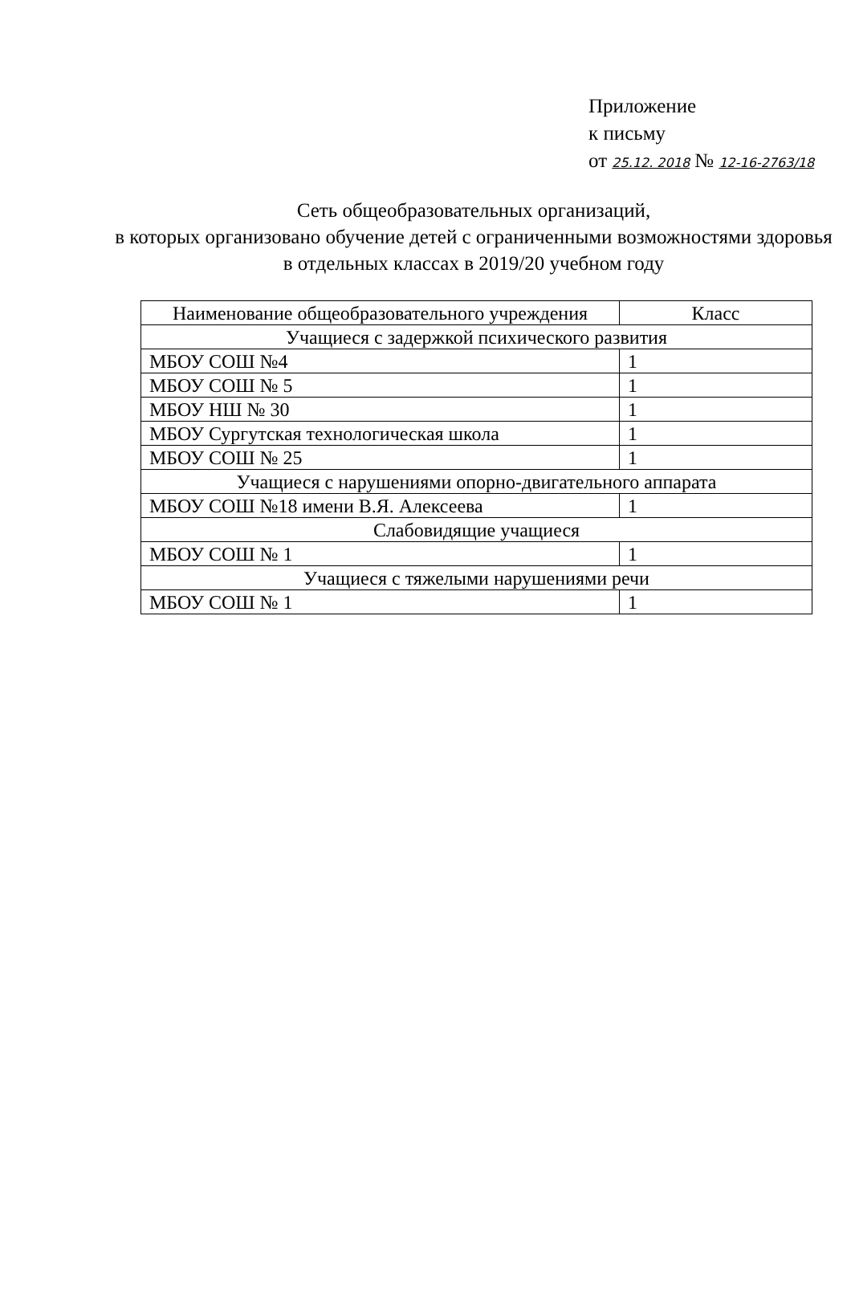Приложение
к письму
от 25.12. 2018 № 12-16-2763/18
Сеть общеобразовательных организаций,
в которых организовано обучение детей с ограниченными возможностями здоровья
в отдельных классах в 2019/20 учебном году
| Наименование общеобразовательного учреждения | Класс |
| --- | --- |
| Учащиеся с задержкой психического развития | |
| МБОУ СОШ №4 | 1 |
| МБОУ СОШ № 5 | 1 |
| МБОУ НШ № 30 | 1 |
| МБОУ Сургутская технологическая школа | 1 |
| МБОУ СОШ № 25 | 1 |
| Учащиеся с нарушениями опорно-двигательного аппарата | |
| МБОУ СОШ №18 имени В.Я. Алексеева | 1 |
| Слабовидящие учащиеся | |
| МБОУ СОШ № 1 | 1 |
| Учащиеся с тяжелыми нарушениями речи | |
| МБОУ СОШ № 1 | 1 |